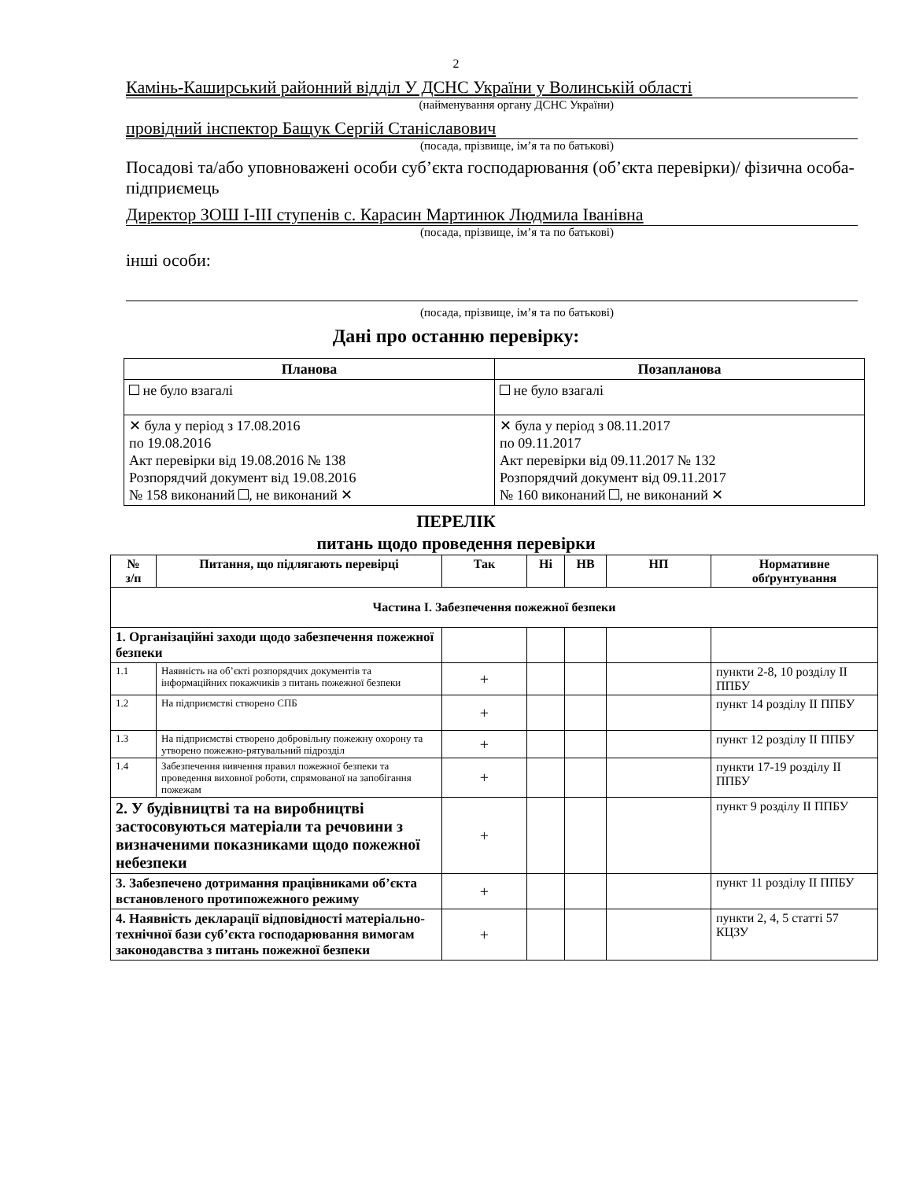2
Камінь-Каширський районний відділ У ДСНС України у Волинській області
(найменування органу ДСНС України)
провідний інспектор Бащук Сергій Станіславович
(посада, прізвище, ім’я та по батькові)
Посадові та/або уповноважені особи суб’єкта господарювання (об’єкта перевірки)/ фізична особа-підприємець
Директор ЗОШ I-III ступенів с. Карасин Мартинюк Людмила Іванівна
(посада, прізвище, ім’я та по батькові)
інші особи:
(посада, прізвище, ім’я та по батькові)
Дані про останню перевірку:
| Планова | Позапланова |
| --- | --- |
| не було взагалі | не було взагалі |
| ✕ була у період з 17.08.2016 по 19.08.2016 Акт перевірки від 19.08.2016 № 138 Розпорядчий документ від 19.08.2016 № 158 виконаний , не виконаний ✕ | ✕ була у період з 08.11.2017 по 09.11.2017 Акт перевірки від 09.11.2017 № 132 Розпорядчий документ від 09.11.2017 № 160 виконаний , не виконаний ✕ |
ПЕРЕЛІК
питань щодо проведення перевірки
| № з/п | Питання, що підлягають перевірці | Так | Ні | НВ | НП | Нормативне обґрунтування |
| --- | --- | --- | --- | --- | --- | --- |
| Частина I. Забезпечення пожежної безпеки | | | | | | |
| 1. Організаційні заходи щодо забезпечення пожежної безпеки | | | | | | |
| 1.1 | Наявність на об’єкті розпорядчих документів та інформаційних покажчиків з питань пожежної безпеки | + | | | | пункти 2-8, 10 розділу II ППБУ |
| 1.2 | На підприємстві створено СПБ | + | | | | пункт 14 розділу II ППБУ |
| 1.3 | На підприємстві створено добровільну пожежну охорону та утворено пожежно-рятувальний підрозділ | + | | | | пункт 12 розділу II ППБУ |
| 1.4 | Забезпечення вивчення правил пожежної безпеки та проведення виховної роботи, спрямованої на запобігання пожежам | + | | | | пункти 17-19 розділу II ППБУ |
| 2. У будівництві та на виробництві застосовуються матеріали та речовини з визначеними показниками щодо пожежної небезпеки | | + | | | | пункт 9 розділу II ППБУ |
| 3. Забезпечено дотримання працівниками об’єкта встановленого протипожежного режиму | | + | | | | пункт 11 розділу II ППБУ |
| 4. Наявність декларації відповідності матеріально-технічної бази суб’єкта господарювання вимогам законодавства з питань пожежної безпеки | | + | | | | пункти 2, 4, 5 статті 57 КЦЗУ |